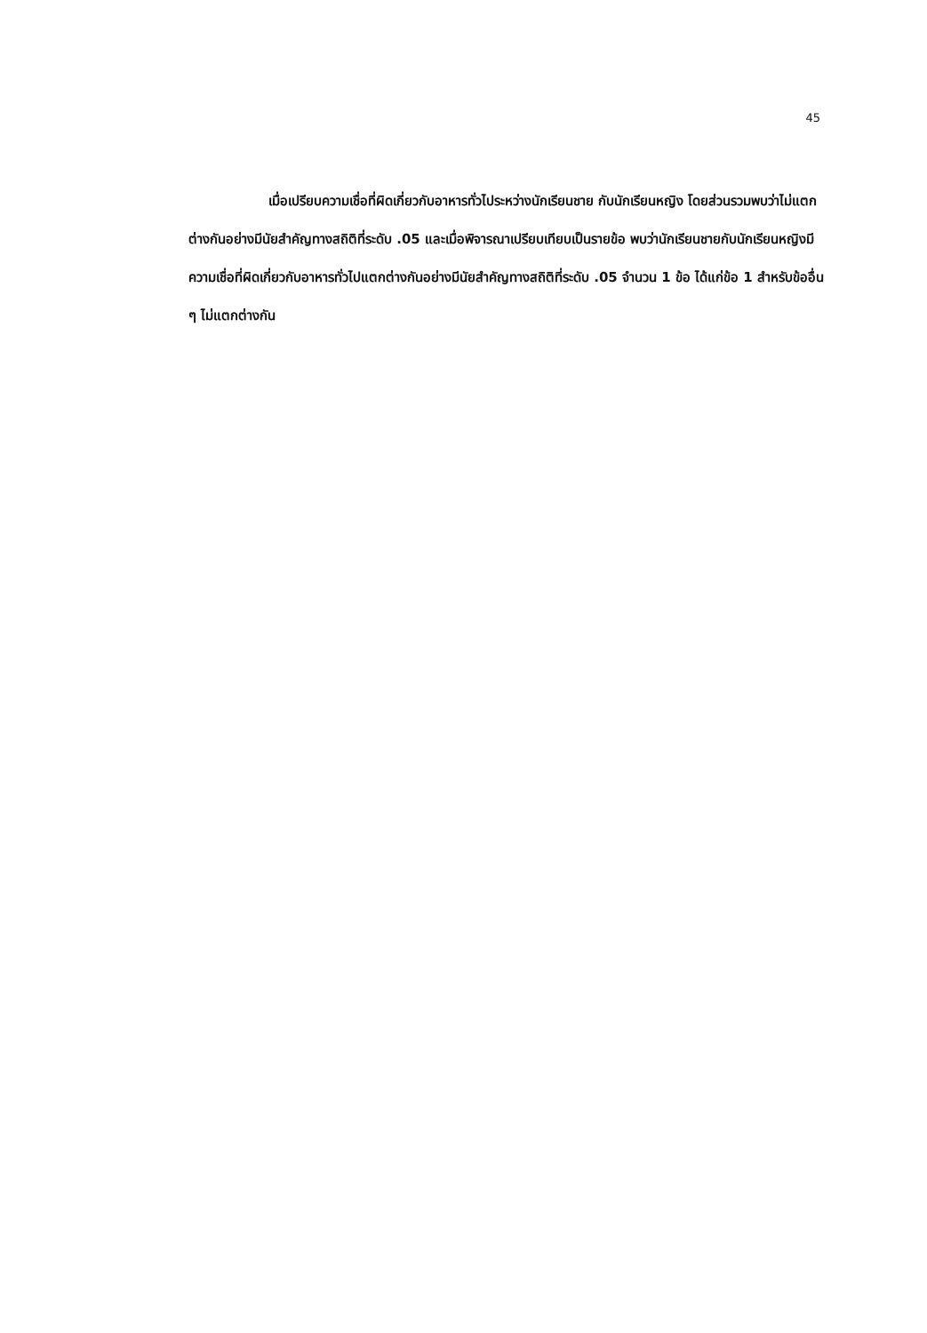45
เมื่อเปรียบความเชื่อที่ผิดเกี่ยวกับอาหารทั่วไประหว่างนักเรียนชาย กับนักเรียนหญิง โดยส่วนรวมพบว่าไม่แตกต่างกันอย่างมีนัยสำคัญทางสถิติที่ระดับ .05 และเมื่อพิจารณาเปรียบเทียบเป็นรายข้อ พบว่านักเรียนชายกับนักเรียนหญิงมีความเชื่อที่ผิดเกี่ยวกับอาหารทั่วไปแตกต่างกันอย่างมีนัยสำคัญทางสถิติที่ระดับ .05 จำนวน 1 ข้อ ได้แก่ข้อ 1 สำหรับข้ออื่น ๆ ไม่แตกต่างกัน